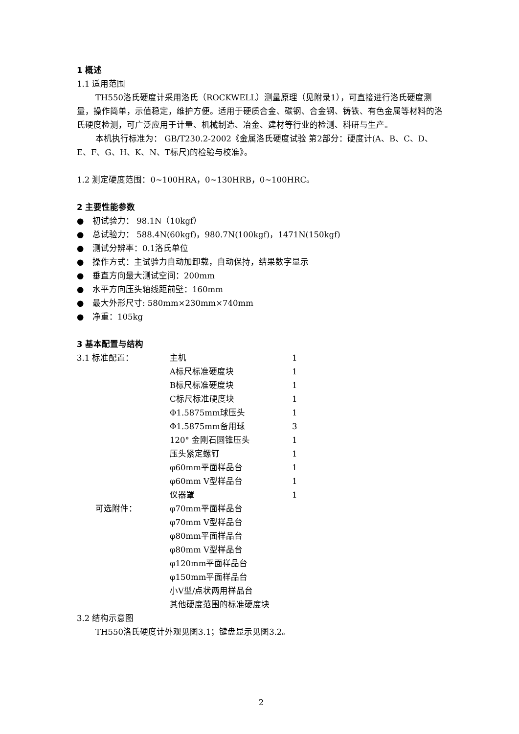1 概述
1.1 适用范围
TH550洛氏硬度计采用洛氏（ROCKWELL）测量原理（见附录1），可直接进行洛氏硬度测量，操作简单，示值稳定，维护方便。适用于硬质合金、碳钢、合金钢、铸铁、有色金属等材料的洛氏硬度检测，可广泛应用于计量、机械制造、冶金、建材等行业的检测、科研与生产。
本机执行标准为： GB/T230.2-2002《金属洛氏硬度试验 第2部分：硬度计(A、B、C、D、E、F、G、H、K、N、T标尺)的检验与校准》。
1.2 测定硬度范围：0~100HRA，0~130HRB，0~100HRC。
2 主要性能参数
● 初试验力： 98.1N（10kgf）
● 总试验力： 588.4N(60kgf)，980.7N(100kgf)，1471N(150kgf)
● 测试分辨率：0.1洛氏单位
● 操作方式：主试验力自动加卸载，自动保持，结果数字显示
● 垂直方向最大测试空间：200mm
● 水平方向压头轴线距前壁：160mm
● 最大外形尺寸: 580mm×230mm×740mm
● 净重：105kg
3 基本配置与结构
| 3.1 标准配置： | 主机 | 1 |
| | A标尺标准硬度块 | 1 |
| | B标尺标准硬度块 | 1 |
| | C标尺标准硬度块 | 1 |
| | Φ1.5875mm球压头 | 1 |
| | Φ1.5875mm备用球 | 3 |
| | 120° 金刚石圆锥压头 | 1 |
| | 压头紧定螺钉 | 1 |
| | φ60mm平面样品台 | 1 |
| | φ60mm V型样品台 | 1 |
| | 仪器罩 | 1 |
| 可选附件： | φ70mm平面样品台 | |
| | φ70mm V型样品台 | |
| | φ80mm平面样品台 | |
| | φ80mm V型样品台 | |
| | φ120mm平面样品台 | |
| | φ150mm平面样品台 | |
| | 小V型/点状两用样品台 | |
| | 其他硬度范围的标准硬度块 | |
3.2 结构示意图
TH550洛氏硬度计外观见图3.1；键盘显示见图3.2。
2